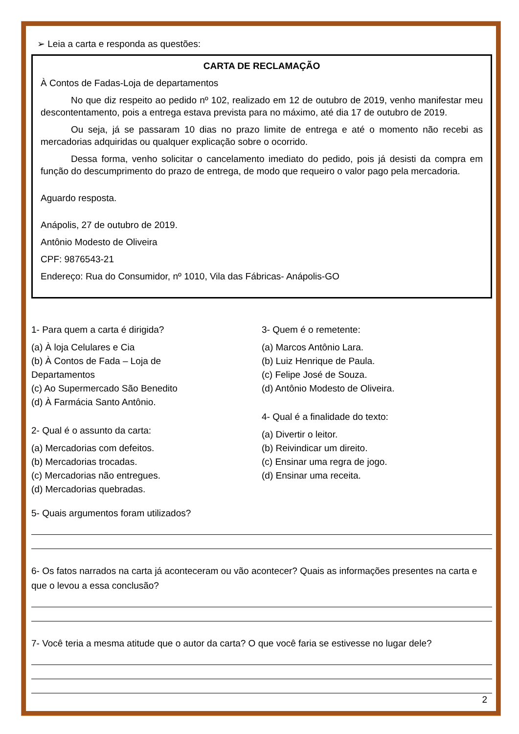➢ Leia a carta e responda as questões:
CARTA DE RECLAMAÇÃO
À Contos de Fadas-Loja de departamentos
No que diz respeito ao pedido nº 102, realizado em 12 de outubro de 2019, venho manifestar meu descontentamento, pois a entrega estava prevista para no máximo, até dia 17 de outubro de 2019.
Ou seja, já se passaram 10 dias no prazo limite de entrega e até o momento não recebi as mercadorias adquiridas ou qualquer explicação sobre o ocorrido.
Dessa forma, venho solicitar o cancelamento imediato do pedido, pois já desisti da compra em função do descumprimento do prazo de entrega, de modo que requeiro o valor pago pela mercadoria.
Aguardo resposta.
Anápolis, 27 de outubro de 2019.
Antônio Modesto de Oliveira
CPF: 9876543-21
Endereço: Rua do Consumidor, nº 1010, Vila das Fábricas- Anápolis-GO
1- Para quem a carta é dirigida?
(a) À loja Celulares e Cia
(b) À Contos de Fada – Loja de
Departamentos
(c) Ao Supermercado São Benedito
(d) À Farmácia Santo Antônio.
2- Qual é o assunto da carta:
(a) Mercadorias com defeitos.
(b) Mercadorias trocadas.
(c) Mercadorias não entregues.
(d) Mercadorias quebradas.
3- Quem é o remetente:
(a) Marcos Antônio Lara.
(b) Luiz Henrique de Paula.
(c) Felipe José de Souza.
(d) Antônio Modesto de Oliveira.
4- Qual é a finalidade do texto:
(a) Divertir o leitor.
(b) Reivindicar um direito.
(c) Ensinar uma regra de jogo.
(d) Ensinar uma receita.
5- Quais argumentos foram utilizados?
6- Os fatos narrados na carta já aconteceram ou vão acontecer? Quais as informações presentes na carta e que o levou a essa conclusão?
7- Você teria a mesma atitude que o autor da carta? O que você faria se estivesse no lugar dele?
2